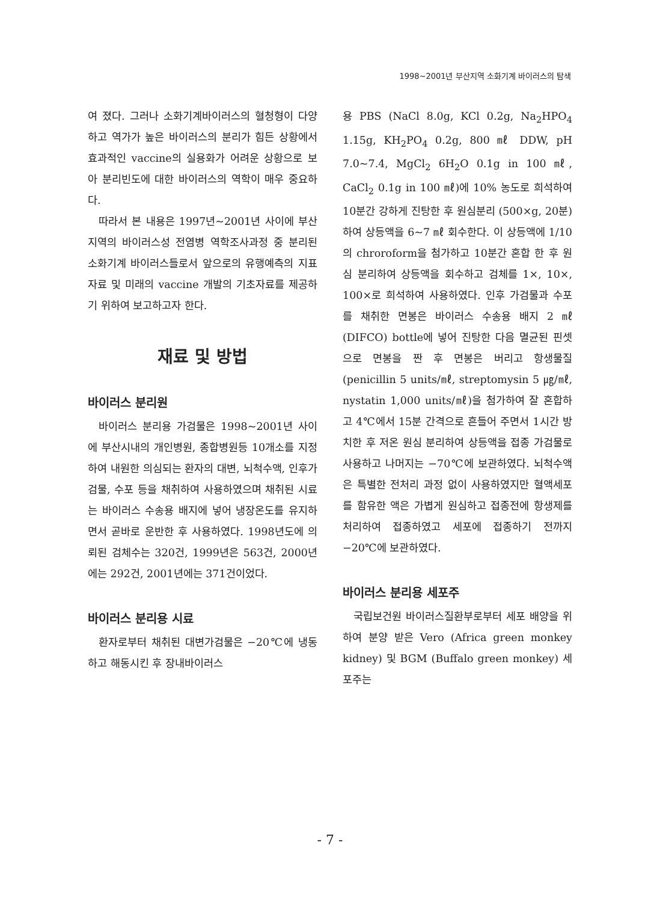1998~2001년 부산지역 소화기계 바이러스의 탐색
여 졌다. 그러나 소화기계바이러스의 혈청형이 다양하고 역가가 높은 바이러스의 분리가 힘든 상황에서 효과적인 vaccine의 실용화가 어려운 상황으로 보아 분리빈도에 대한 바이러스의 역학이 매우 중요하다.
따라서 본 내용은 1997년~2001년 사이에 부산지역의 바이러스성 전염병 역학조사과정 중 분리된 소화기계 바이러스들로서 앞으로의 유행예측의 지표자료 및 미래의 vaccine 개발의 기초자료를 제공하기 위하여 보고하고자 한다.
재료 및 방법
바이러스 분리원
바이러스 분리용 가검물은 1998~2001년 사이에 부산시내의 개인병원, 종합병원등 10개소를 지정하여 내원한 의심되는 환자의 대변, 뇌척수액, 인후가검물, 수포 등을 채취하여 사용하였으며 채취된 시료는 바이러스 수송용 배지에 넣어 냉장온도를 유지하면서 곧바로 운반한 후 사용하였다. 1998년도에 의뢰된 검체수는 320건, 1999년은 563건, 2000년에는 292건, 2001년에는 371건이었다.
바이러스 분리용 시료
환자로부터 채취된 대변가검물은 −20℃에 냉동하고 해동시킨 후 장내바이러스
용 PBS (NaCl 8.0g, KCl 0.2g, Na<sub>2</sub>HPO<sub>4</sub> 1.15g, KH<sub>2</sub>PO<sub>4</sub> 0.2g, 800 ㎖ DDW, pH 7.0~7.4, MgCl<sub>2</sub> 6H<sub>2</sub>O 0.1g in 100 ㎖, CaCl<sub>2</sub> 0.1g in 100 ㎖)에 10% 농도로 희석하여 10분간 강하게 진탕한 후 원심분리 (500×g, 20분)하여 상등액을 6~7 ㎖ 회수한다. 이 상등액에 1/10의 chroroform을 첨가하고 10분간 혼합 한 후 원심 분리하여 상등액을 회수하고 검체를 1×, 10×, 100×로 희석하여 사용하였다. 인후 가검물과 수포를 채취한 면봉은 바이러스 수송용 배지 2 ㎖ (DIFCO) bottle에 넣어 진탕한 다음 멸균된 핀셋으로 면봉을 짠 후 면봉은 버리고 항생물질 (penicillin 5 units/㎖, streptomysin 5 ㎍/㎖, nystatin 1,000 units/㎖)을 첨가하여 잘 혼합하고 4℃에서 15분 간격으로 흔들어 주면서 1시간 방치한 후 저온 원심 분리하여 상등액을 접종 가검물로 사용하고 나머지는 −70℃에 보관하였다. 뇌척수액은 특별한 전처리 과정 없이 사용하였지만 혈액세포를 함유한 액은 가볍게 원심하고 접종전에 항생제를 처리하여 접종하였고 세포에 접종하기 전까지 −20℃에 보관하였다.
바이러스 분리용 세포주
국립보건원 바이러스질환부로부터 세포 배양을 위하여 분양 받은 Vero (Africa green monkey kidney) 및 BGM (Buffalo green monkey) 세포주는
- 7 -